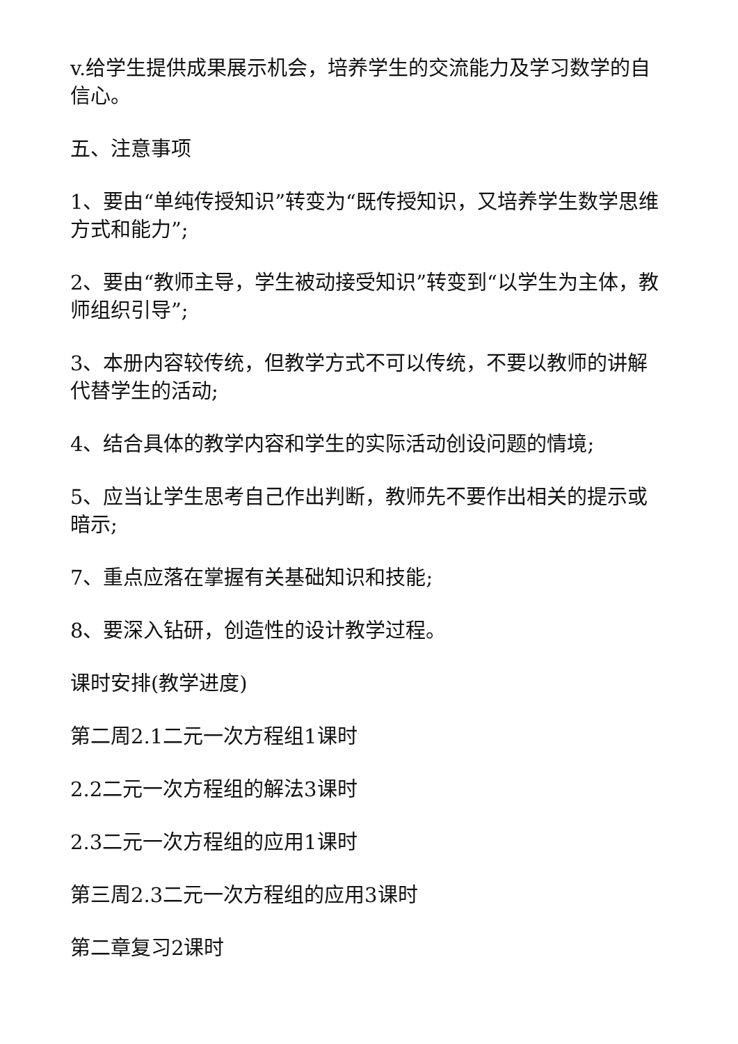v.给学生提供成果展示机会，培养学生的交流能力及学习数学的自信心。
五、注意事项
1、要由“单纯传授知识”转变为“既传授知识，又培养学生数学思维方式和能力”;
2、要由“教师主导，学生被动接受知识”转变到“以学生为主体，教师组织引导”;
3、本册内容较传统，但教学方式不可以传统，不要以教师的讲解代替学生的活动;
4、结合具体的教学内容和学生的实际活动创设问题的情境;
5、应当让学生思考自己作出判断，教师先不要作出相关的提示或暗示;
7、重点应落在掌握有关基础知识和技能;
8、要深入钻研，创造性的设计教学过程。
课时安排(教学进度)
第二周2.1二元一次方程组1课时
2.2二元一次方程组的解法3课时
2.3二元一次方程组的应用1课时
第三周2.3二元一次方程组的应用3课时
第二章复习2课时